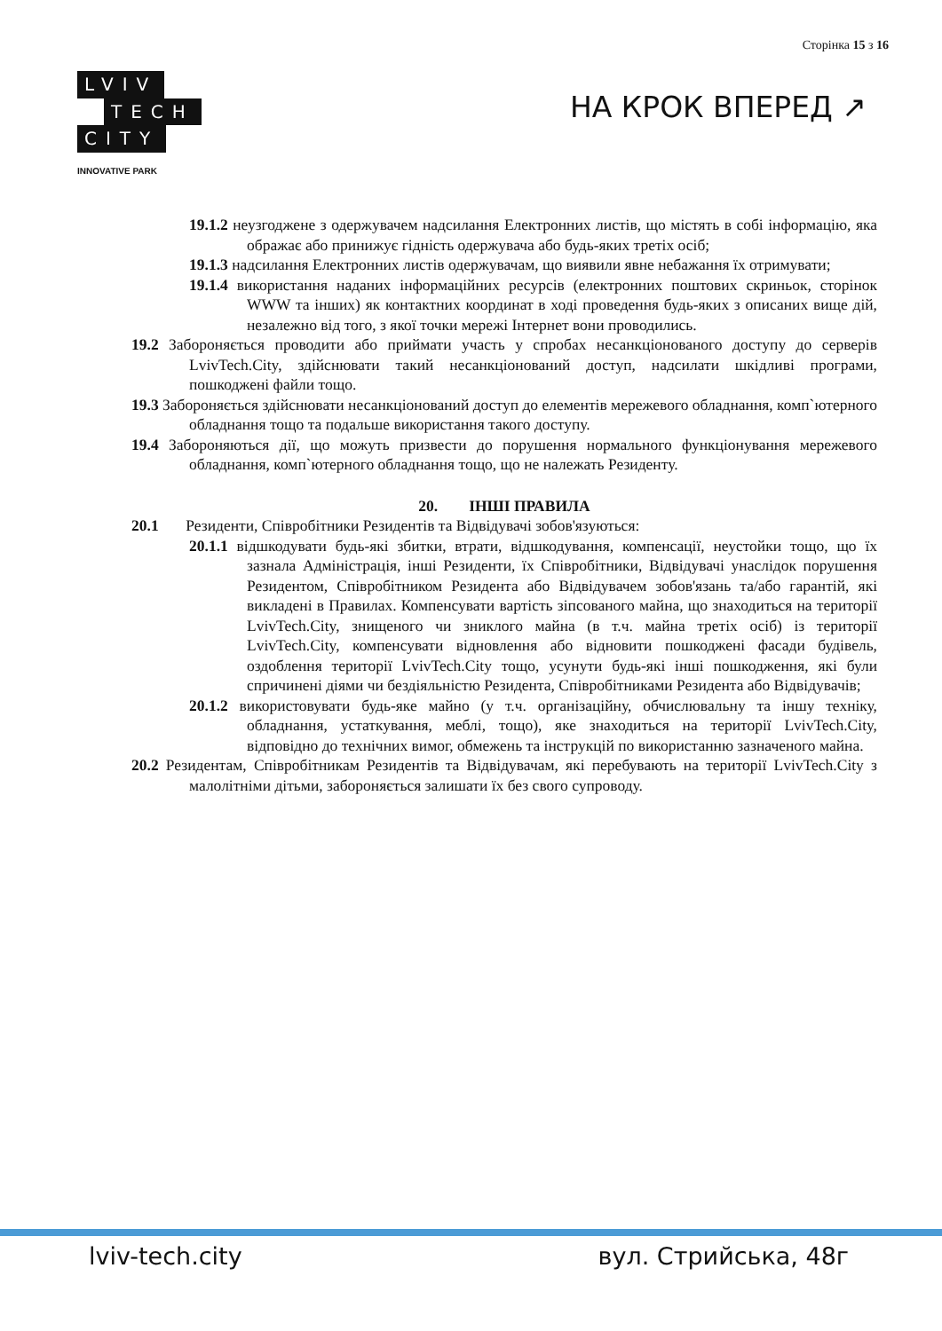Сторінка 15 з 16
LVIV
TECH
CITY
INNOVATIVE PARK
НА КРОК ВПЕРЕД ↗
19.1.2 неузгоджене з одержувачем надсилання Електронних листів, що містять в собі інформацію, яка ображає або принижує гідність одержувача або будь-яких третіх осіб;
19.1.3 надсилання Електронних листів одержувачам, що виявили явне небажання їх отримувати;
19.1.4 використання наданих інформаційних ресурсів (електронних поштових скриньок, сторінок WWW та інших) як контактних координат в ході проведення будь-яких з описаних вище дій, незалежно від того, з якої точки мережі Інтернет вони проводились.
19.2 Забороняється проводити або приймати участь у спробах несанкціонованого доступу до серверів LvivTech.City, здійснювати такий несанкціонований доступ, надсилати шкідливі програми, пошкоджені файли тощо.
19.3 Забороняється здійснювати несанкціонований доступ до елементів мережевого обладнання, комп`ютерного обладнання тощо та подальше використання такого доступу.
19.4 Забороняються дії, що можуть призвести до порушення нормального функціонування мережевого обладнання, комп`ютерного обладнання тощо, що не належать Резиденту.
20. ІНШІ ПРАВИЛА
20.1 Резиденти, Співробітники Резидентів та Відвідувачі зобов'язуються:
20.1.1 відшкодувати будь-які збитки, втрати, відшкодування, компенсації, неустойки тощо, що їх зазнала Адміністрація, інші Резиденти, їх Співробітники, Відвідувачі унаслідок порушення Резидентом, Співробітником Резидента або Відвідувачем зобов'язань та/або гарантій, які викладені в Правилах. Компенсувати вартість зіпсованого майна, що знаходиться на території LvivTech.City, знищеного чи зниклого майна (в т.ч. майна третіх осіб) із території LvivTech.City, компенсувати відновлення або відновити пошкоджені фасади будівель, оздоблення території LvivTech.City тощо, усунути будь-які інші пошкодження, які були спричинені діями чи бездіяльністю Резидента, Співробітниками Резидента або Відвідувачів;
20.1.2 використовувати будь-яке майно (у т.ч. організаційну, обчислювальну та іншу техніку, обладнання, устаткування, меблі, тощо), яке знаходиться на території LvivTech.City, відповідно до технічних вимог, обмежень та інструкцій по використанню зазначеного майна.
20.2 Резидентам, Співробітникам Резидентів та Відвідувачам, які перебувають на території LvivTech.City з малолітніми дітьми, забороняється залишати їх без свого супроводу.
lviv-tech.city вул. Стрийська, 48г